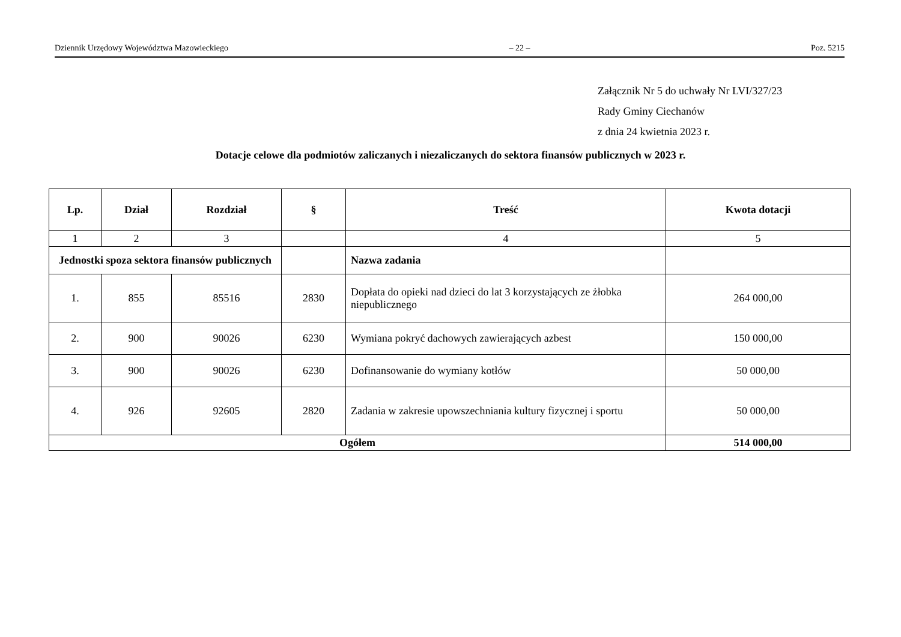Dziennik Urzędowy Województwa Mazowieckiego – 22 – Poz. 5215
Załącznik Nr 5 do uchwały Nr LVI/327/23
Rady Gminy Ciechanów
z dnia 24 kwietnia 2023 r.
Dotacje celowe dla podmiotów zaliczanych i niezaliczanych do sektora finansów publicznych w 2023 r.
| Lp. | Dział | Rozdział | § | Treść | Kwota dotacji |
| --- | --- | --- | --- | --- | --- |
| 1 | 2 | 3 | | 4 | 5 |
| Jednostki spoza sektora finansów publicznych | | | | Nazwa zadania | |
| 1. | 855 | 85516 | 2830 | Dopłata do opieki nad dzieci do lat 3 korzystających ze żłobka niepublicznego | 264 000,00 |
| 2. | 900 | 90026 | 6230 | Wymiana pokryć dachowych zawierających azbest | 150 000,00 |
| 3. | 900 | 90026 | 6230 | Dofinansowanie do wymiany kotłów | 50 000,00 |
| 4. | 926 | 92605 | 2820 | Zadania w zakresie upowszechniania kultury fizycznej i sportu | 50 000,00 |
| Ogółem | | | | | 514 000,00 |